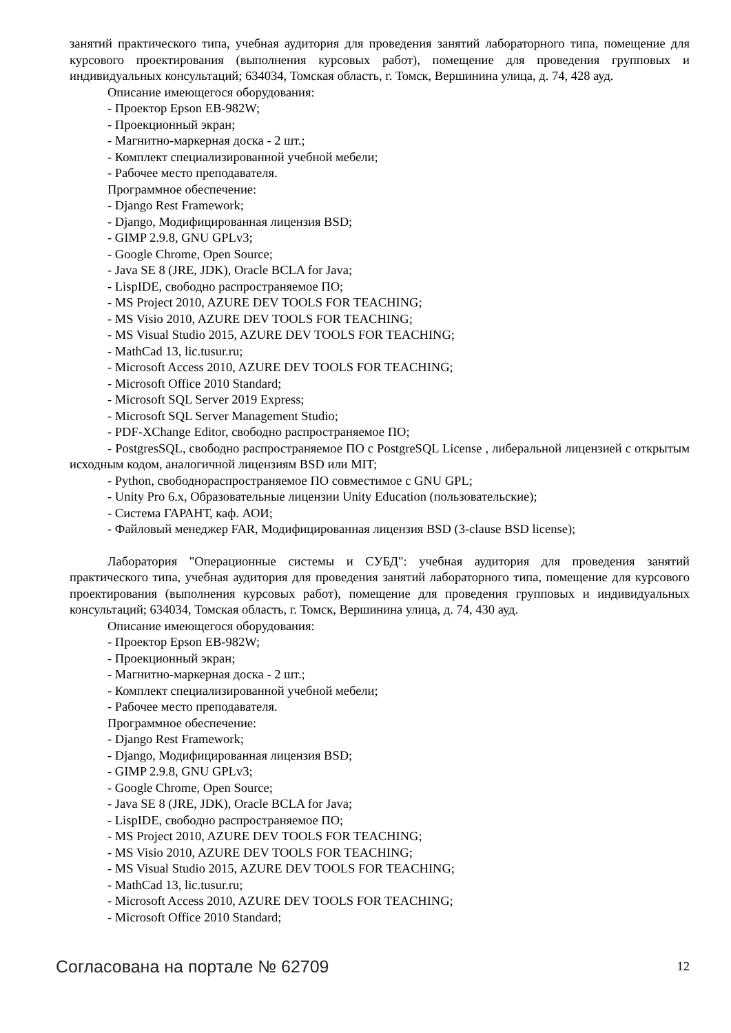занятий практического типа, учебная аудитория для проведения занятий лабораторного типа, помещение для курсового проектирования (выполнения курсовых работ), помещение для проведения групповых и индивидуальных консультаций; 634034, Томская область, г. Томск, Вершинина улица, д. 74, 428 ауд.
Описание имеющегося оборудования:
- Проектор Epson EB-982W;
- Проекционный экран;
- Магнитно-маркерная доска - 2 шт.;
- Комплект специализированной учебной мебели;
- Рабочее место преподавателя.
Программное обеспечение:
- Django Rest Framework;
- Django, Модифицированная лицензия BSD;
- GIMP 2.9.8, GNU GPLv3;
- Google Chrome, Open Source;
- Java SE 8 (JRE, JDK), Oracle BCLA for Java;
- LispIDE, свободно распространяемое ПО;
- MS Project 2010, AZURE DEV TOOLS FOR TEACHING;
- MS Visio 2010, AZURE DEV TOOLS FOR TEACHING;
- MS Visual Studio 2015, AZURE DEV TOOLS FOR TEACHING;
- MathCad 13, lic.tusur.ru;
- Microsoft Access 2010, AZURE DEV TOOLS FOR TEACHING;
- Microsoft Office 2010 Standard;
- Microsoft SQL Server 2019 Express;
- Microsoft SQL Server Management Studio;
- PDF-XChange Editor, свободно распространяемое ПО;
- PostgresSQL, свободно распространяемое ПО с PostgreSQL License , либеральной лицензией с открытым исходным кодом, аналогичной лицензиям BSD или MIT;
- Python, свободнораспространяемое ПО совместимое с GNU GPL;
- Unity Pro 6.x, Образовательные лицензии Unity Education (пользовательские);
- Система ГАРАНТ, каф. АОИ;
- Файловый менеджер FAR, Модифицированная лицензия BSD (3-clause BSD license);
Лаборатория "Операционные системы и СУБД": учебная аудитория для проведения занятий практического типа, учебная аудитория для проведения занятий лабораторного типа, помещение для курсового проектирования (выполнения курсовых работ), помещение для проведения групповых и индивидуальных консультаций; 634034, Томская область, г. Томск, Вершинина улица, д. 74, 430 ауд.
Описание имеющегося оборудования:
- Проектор Epson EB-982W;
- Проекционный экран;
- Магнитно-маркерная доска - 2 шт.;
- Комплект специализированной учебной мебели;
- Рабочее место преподавателя.
Программное обеспечение:
- Django Rest Framework;
- Django, Модифицированная лицензия BSD;
- GIMP 2.9.8, GNU GPLv3;
- Google Chrome, Open Source;
- Java SE 8 (JRE, JDK), Oracle BCLA for Java;
- LispIDE, свободно распространяемое ПО;
- MS Project 2010, AZURE DEV TOOLS FOR TEACHING;
- MS Visio 2010, AZURE DEV TOOLS FOR TEACHING;
- MS Visual Studio 2015, AZURE DEV TOOLS FOR TEACHING;
- MathCad 13, lic.tusur.ru;
- Microsoft Access 2010, AZURE DEV TOOLS FOR TEACHING;
- Microsoft Office 2010 Standard;
Согласована на портале № 62709 12